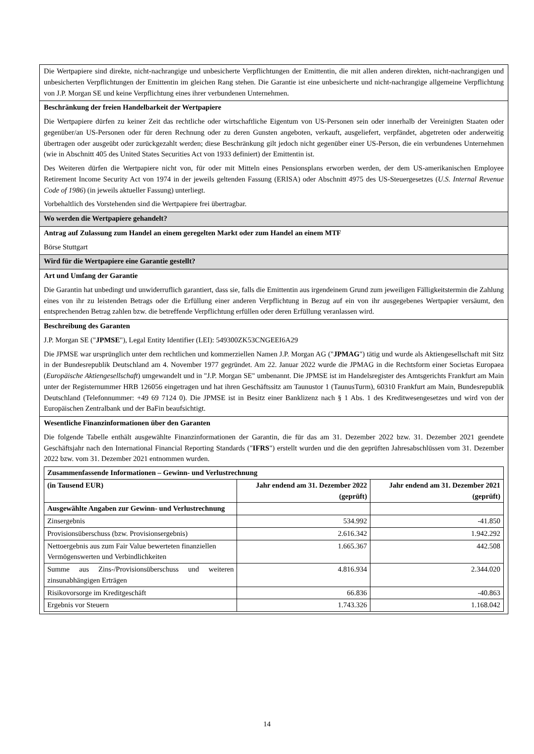| Die Wertpapiere sind direkte, nicht-nachrangige und unbesicherte Verpflichtungen der Emittentin, die mit allen anderen direkten, nicht-nachrangigen und unbesicherten Verpflichtungen der Emittentin im gleichen Rang stehen. Die Garantie ist eine unbesicherte und nicht-nachrangige allgemeine Verpflichtung von J.P. Morgan SE und keine Verpflichtung eines ihrer verbundenen Unternehmen. |
| Beschränkung der freien Handelbarkeit der Wertpapiere Die Wertpapiere dürfen zu keiner Zeit das rechtliche oder wirtschaftliche Eigentum von US-Personen sein oder innerhalb der Vereinigten Staaten oder gegenüber/an US-Personen oder für deren Rechnung oder zu deren Gunsten angeboten, verkauft, ausgeliefert, verpfändet, abgetreten oder anderweitig übertragen oder ausgeübt oder zurückgezahlt werden; diese Beschränkung gilt jedoch nicht gegenüber einer US-Person, die ein verbundenes Unternehmen (wie in Abschnitt 405 des United States Securities Act von 1933 definiert) der Emittentin ist. Des Weiteren dürfen die Wertpapiere nicht von, für oder mit Mitteln eines Pensionsplans erworben werden, der dem US-amerikanischen Employee Retirement Income Security Act von 1974 in der jeweils geltenden Fassung (ERISA) oder Abschnitt 4975 des US-Steuergesetzes ( U.S. Internal Revenue Code of 1986 ) (in jeweils aktueller Fassung) unterliegt. Vorbehaltlich des Vorstehenden sind die Wertpapiere frei übertragbar. |
| Wo werden die Wertpapiere gehandelt? |
| Antrag auf Zulassung zum Handel an einem geregelten Markt oder zum Handel an einem MTF Börse Stuttgart |
| Wird für die Wertpapiere eine Garantie gestellt? |
| Art und Umfang der Garantie Die Garantin hat unbedingt und unwiderruflich garantiert, dass sie, falls die Emittentin aus irgendeinem Grund zum jeweiligen Fälligkeitstermin die Zahlung eines von ihr zu leistenden Betrags oder die Erfüllung einer anderen Verpflichtung in Bezug auf ein von ihr ausgegebenes Wertpapier versäumt, den entsprechenden Betrag zahlen bzw. die betreffende Verpflichtung erfüllen oder deren Erfüllung veranlassen wird. |
| Beschreibung des Garanten J.P. Morgan SE (" JPMSE "), Legal Entity Identifier (LEI): 549300ZK53CNGEEI6A29 Die JPMSE war ursprünglich unter dem rechtlichen und kommerziellen Namen J.P. Morgan AG (" JPMAG ") tätig und wurde als Aktiengesellschaft mit Sitz in der Bundesrepublik Deutschland am 4. November 1977 gegründet. Am 22. Januar 2022 wurde die JPMAG in die Rechtsform einer Societas Europaea ( Europäische Aktiengesellschaft ) umgewandelt und in "J.P. Morgan SE" umbenannt. Die JPMSE ist im Handelsregister des Amtsgerichts Frankfurt am Main unter der Registernummer HRB 126056 eingetragen und hat ihren Geschäftssitz am Taunustor 1 (TaunusTurm), 60310 Frankfurt am Main, Bundesrepublik Deutschland (Telefonnummer: +49 69 7124 0). Die JPMSE ist in Besitz einer Banklizenz nach § 1 Abs. 1 des Kreditwesengesetzes und wird von der Europäischen Zentralbank und der BaFin beaufsichtigt. |
| Wesentliche Finanzinformationen über den Garanten Die folgende Tabelle enthält ausgewählte Finanzinformationen der Garantin, die für das am 31. Dezember 2022 bzw. 31. Dezember 2021 geendete Geschäftsjahr nach den International Financial Reporting Standards (" IFRS ") erstellt wurden und die den geprüften Jahresabschlüssen vom 31. Dezember 2022 bzw. vom 31. Dezember 2021 entnommen wurden. / Zusammenfassende Informationen – Gewinn- und Verlustrechnung / / / / --- / --- / --- / / (in Tausend EUR) / Jahr endend am 31. Dezember 2022 (geprüft) / Jahr endend am 31. Dezember 2021 (geprüft) / / Ausgewählte Angaben zur Gewinn- und Verlustrechnung / / / / Zinsergebnis / 534.992 / -41.850 / / Provisionsüberschuss (bzw. Provisionsergebnis) / 2.616.342 / 1.942.292 / / Nettoergebnis aus zum Fair Value bewerteten finanziellen Vermögenswerten und Verbindlichkeiten / 1.665.367 / 442.508 / / Summe aus Zins-/Provisionsüberschuss und weiteren zinsunabhängigen Erträgen / 4.816.934 / 2.344.020 / / Risikovorsorge im Kreditgeschäft / 66.836 / -40.863 / / Ergebnis vor Steuern / 1.743.326 / 1.168.042 / |
14